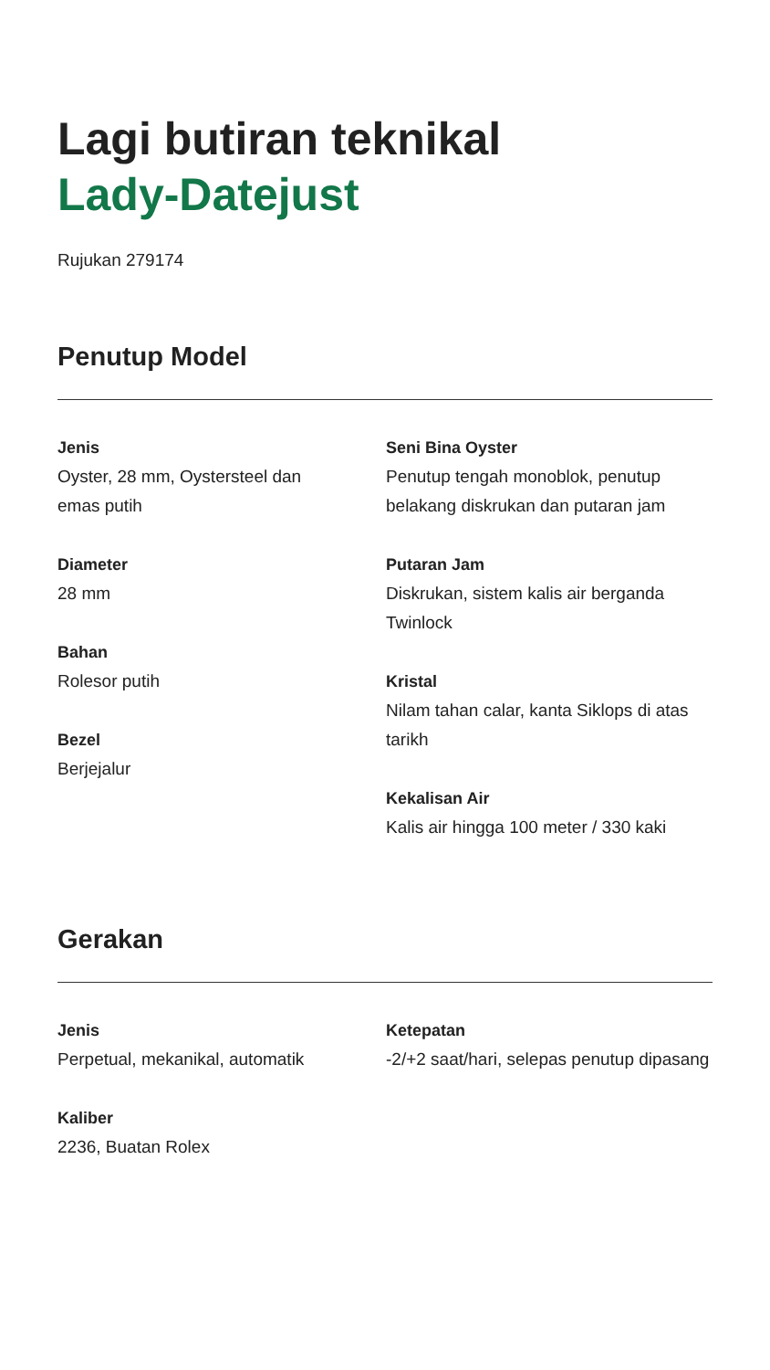Lagi butiran teknikal
Lady-Datejust
Rujukan 279174
Penutup Model
Jenis
Oyster, 28 mm, Oystersteel dan
emas putih
Diameter
28 mm
Bahan
Rolesor putih
Bezel
Berjejalur
Seni Bina Oyster
Penutup tengah monoblok, penutup belakang diskrukan dan putaran jam
Putaran Jam
Diskrukan, sistem kalis air berganda Twinlock
Kristal
Nilam tahan calar, kanta Siklops di atas tarikh
Kekalisan Air
Kalis air hingga 100 meter / 330 kaki
Gerakan
Jenis
Perpetual, mekanikal, automatik
Kaliber
2236, Buatan Rolex
Ketepatan
-2/+2 saat/hari, selepas penutup dipasang